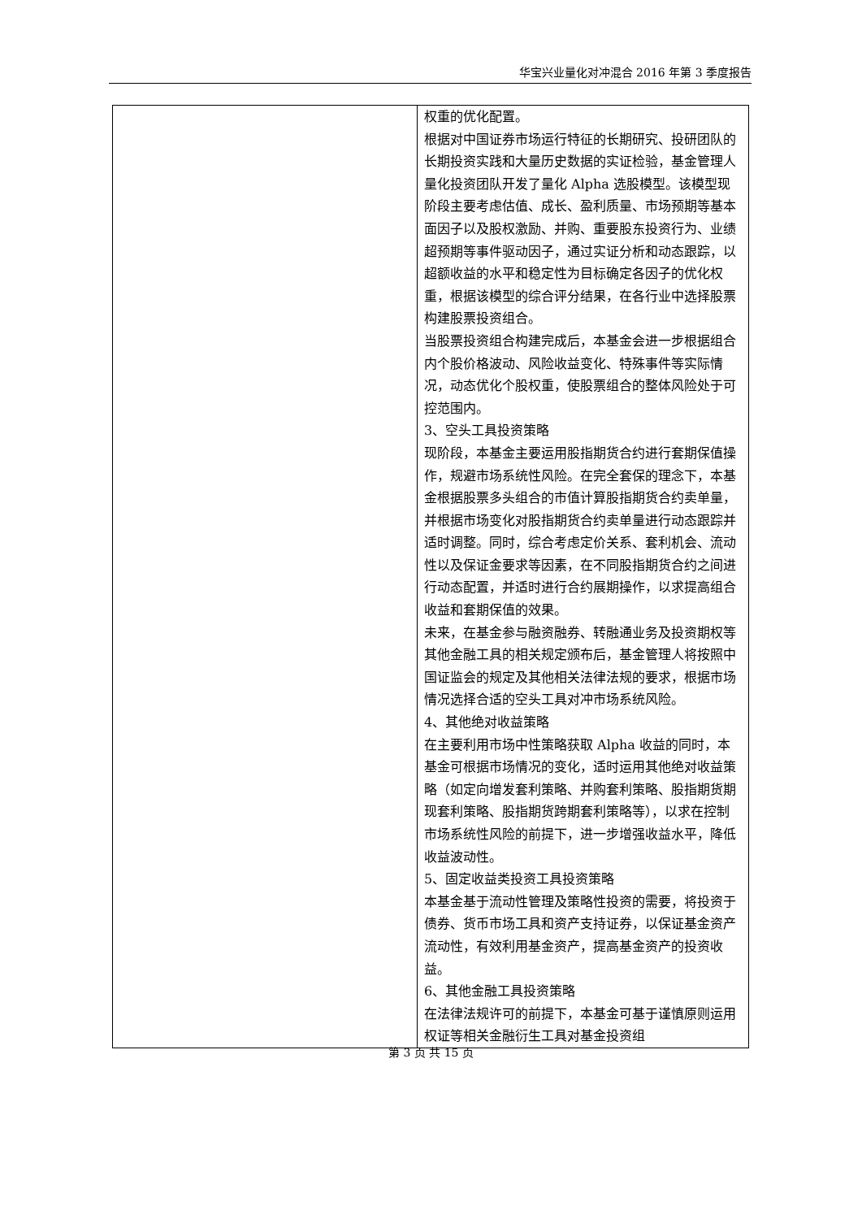华宝兴业量化对冲混合 2016 年第 3 季度报告
| | 权重的优化配置。 根据对中国证券市场运行特征的长期研究、投研团队的长期投资实践和大量历史数据的实证检验，基金管理人量化投资团队开发了量化 Alpha 选股模型。该模型现阶段主要考虑估值、成长、盈利质量、市场预期等基本面因子以及股权激励、并购、重要股东投资行为、业绩超预期等事件驱动因子，通过实证分析和动态跟踪，以超额收益的水平和稳定性为目标确定各因子的优化权重，根据该模型的综合评分结果，在各行业中选择股票构建股票投资组合。 当股票投资组合构建完成后，本基金会进一步根据组合内个股价格波动、风险收益变化、特殊事件等实际情况，动态优化个股权重，使股票组合的整体风险处于可控范围内。 3、空头工具投资策略 现阶段，本基金主要运用股指期货合约进行套期保值操作，规避市场系统性风险。在完全套保的理念下，本基金根据股票多头组合的市值计算股指期货合约卖单量，并根据市场变化对股指期货合约卖单量进行动态跟踪并适时调整。同时，综合考虑定价关系、套利机会、流动性以及保证金要求等因素，在不同股指期货合约之间进行动态配置，并适时进行合约展期操作，以求提高组合收益和套期保值的效果。 未来，在基金参与融资融券、转融通业务及投资期权等其他金融工具的相关规定颁布后，基金管理人将按照中国证监会的规定及其他相关法律法规的要求，根据市场情况选择合适的空头工具对冲市场系统风险。 4、其他绝对收益策略 在主要利用市场中性策略获取 Alpha 收益的同时，本基金可根据市场情况的变化，适时运用其他绝对收益策略（如定向增发套利策略、并购套利策略、股指期货期现套利策略、股指期货跨期套利策略等），以求在控制市场系统性风险的前提下，进一步增强收益水平，降低收益波动性。 5、固定收益类投资工具投资策略 本基金基于流动性管理及策略性投资的需要，将投资于债券、货币市场工具和资产支持证券，以保证基金资产流动性，有效利用基金资产，提高基金资产的投资收益。 6、其他金融工具投资策略 在法律法规许可的前提下，本基金可基于谨慎原则运用权证等相关金融衍生工具对基金投资组 |
第 3 页 共 15 页